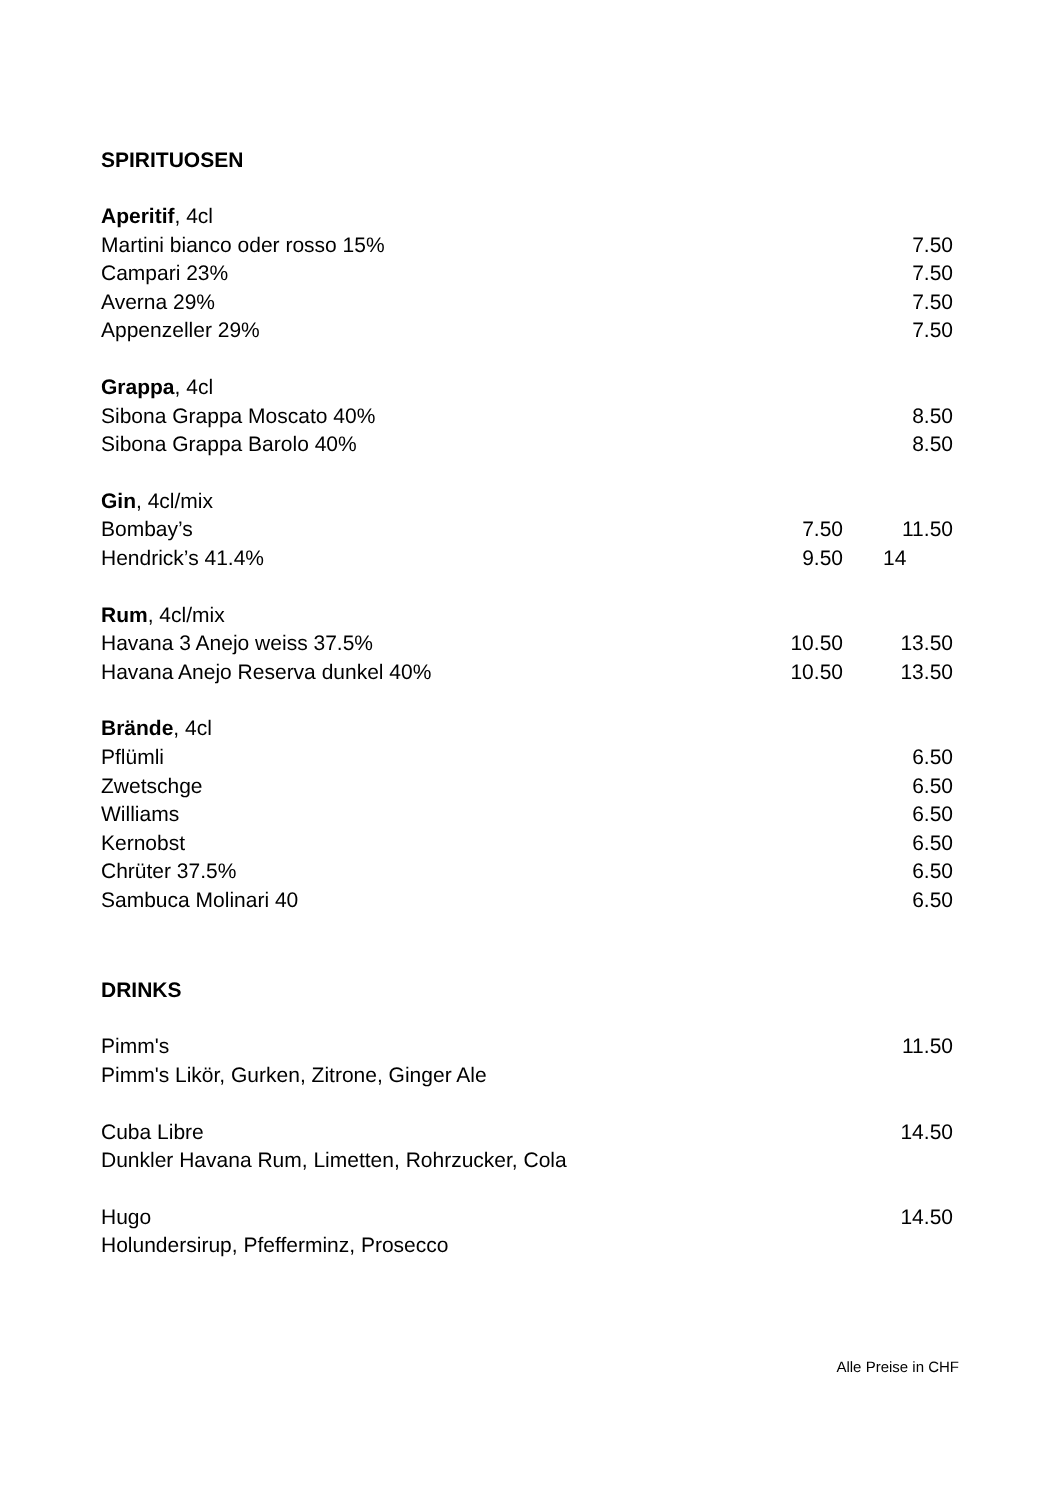SPIRITUOSEN
| Aperitif , 4cl | | |
| Martini bianco oder rosso 15% | | 7.50 |
| Campari 23% | | 7.50 |
| Averna 29% | | 7.50 |
| Appenzeller 29% | | 7.50 |
| Grappa , 4cl | | |
| Sibona Grappa Moscato 40% | | 8.50 |
| Sibona Grappa Barolo 40% | | 8.50 |
| Gin , 4cl/mix | | |
| Bombay’s | 7.50 | 11.50 |
| Hendrick’s 41.4% | 9.50 | 14 |
| Rum , 4cl/mix | | |
| Havana 3 Anejo weiss 37.5% | 10.50 | 13.50 |
| Havana Anejo Reserva dunkel 40% | 10.50 | 13.50 |
| Brände , 4cl | | |
| Pflümli | | 6.50 |
| Zwetschge | | 6.50 |
| Williams | | 6.50 |
| Kernobst | | 6.50 |
| Chrüter 37.5% | | 6.50 |
| Sambuca Molinari 40 | | 6.50 |
DRINKS
| Pimm's | | 11.50 |
| Pimm's Likör, Gurken, Zitrone, Ginger Ale | | |
| Cuba Libre | | 14.50 |
| Dunkler Havana Rum, Limetten, Rohrzucker, Cola | | |
| Hugo | | 14.50 |
| Holundersirup, Pfefferminz, Prosecco | | |
Alle Preise in CHF